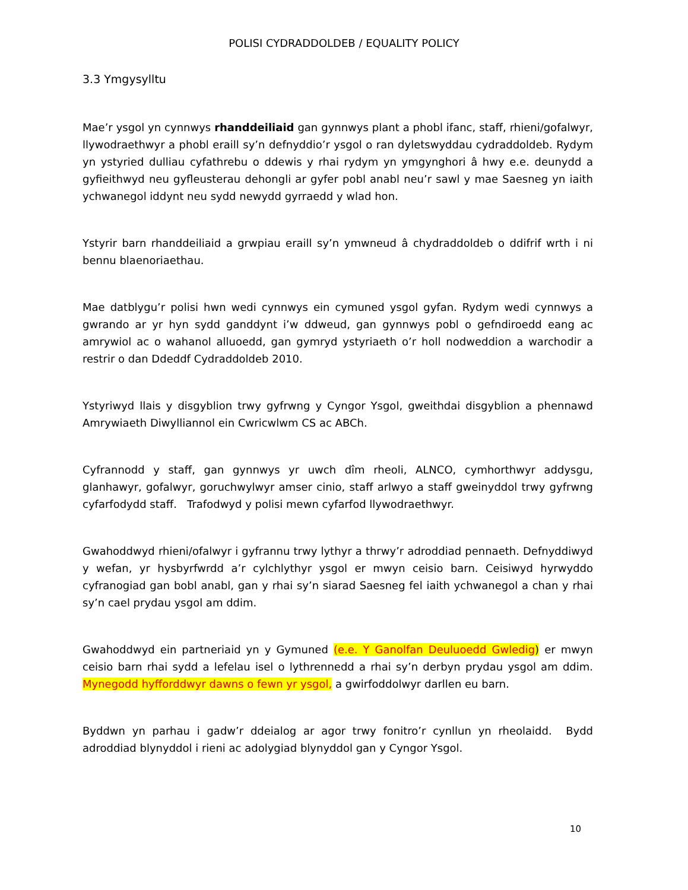POLISI CYDRADDOLDEB / EQUALITY POLICY
3.3 Ymgysylltu
Mae’r ysgol yn cynnwys rhanddeiliaid gan gynnwys plant a phobl ifanc, staff, rhieni/gofalwyr, llywodraethwyr a phobl eraill sy’n defnyddio’r ysgol o ran dyletswyddau cydraddoldeb. Rydym yn ystyried dulliau cyfathrebu o ddewis y rhai rydym yn ymgynghori â hwy e.e. deunydd a gyfieithwyd neu gyfleusterau dehongli ar gyfer pobl anabl neu’r sawl y mae Saesneg yn iaith ychwanegol iddynt neu sydd newydd gyrraedd y wlad hon.
Ystyrir barn rhanddeiliaid a grwpiau eraill sy’n ymwneud â chydraddoldeb o ddifrif wrth i ni bennu blaenoriaethau.
Mae datblygu’r polisi hwn wedi cynnwys ein cymuned ysgol gyfan. Rydym wedi cynnwys a gwrando ar yr hyn sydd ganddynt i’w ddweud, gan gynnwys pobl o gefndiroedd eang ac amrywiol ac o wahanol alluoedd, gan gymryd ystyriaeth o’r holl nodweddion a warchodir a restrir o dan Ddeddf Cydraddoldeb 2010.
Ystyriwyd llais y disgyblion trwy gyfrwng y Cyngor Ysgol, gweithdai disgyblion a phennawd Amrywiaeth Diwylliannol ein Cwricwlwm CS ac ABCh.
Cyfrannodd y staff, gan gynnwys yr uwch dîm rheoli, ALNCO, cymhorthwyr addysgu, glanhawyr, gofalwyr, goruchwylwyr amser cinio, staff arlwyo a staff gweinyddol trwy gyfrwng cyfarfodydd staff. Trafodwyd y polisi mewn cyfarfod llywodraethwyr.
Gwahoddwyd rhieni/ofalwyr i gyfrannu trwy lythyr a thrwy’r adroddiad pennaeth. Defnyddiwyd y wefan, yr hysbyrfwrdd a’r cylchlythyr ysgol er mwyn ceisio barn. Ceisiwyd hyrwyddo cyfranogiad gan bobl anabl, gan y rhai sy’n siarad Saesneg fel iaith ychwanegol a chan y rhai sy’n cael prydau ysgol am ddim.
Gwahoddwyd ein partneriaid yn y Gymuned (e.e. Y Ganolfan Deuluoedd Gwledig) er mwyn ceisio barn rhai sydd a lefelau isel o lythrennedd a rhai sy’n derbyn prydau ysgol am ddim. Mynegodd hyfforddwyr dawns o fewn yr ysgol, a gwirfoddolwyr darllen eu barn.
Byddwn yn parhau i gadw’r ddeialog ar agor trwy fonitro’r cynllun yn rheolaidd. Bydd adroddiad blynyddol i rieni ac adolygiad blynyddol gan y Cyngor Ysgol.
10